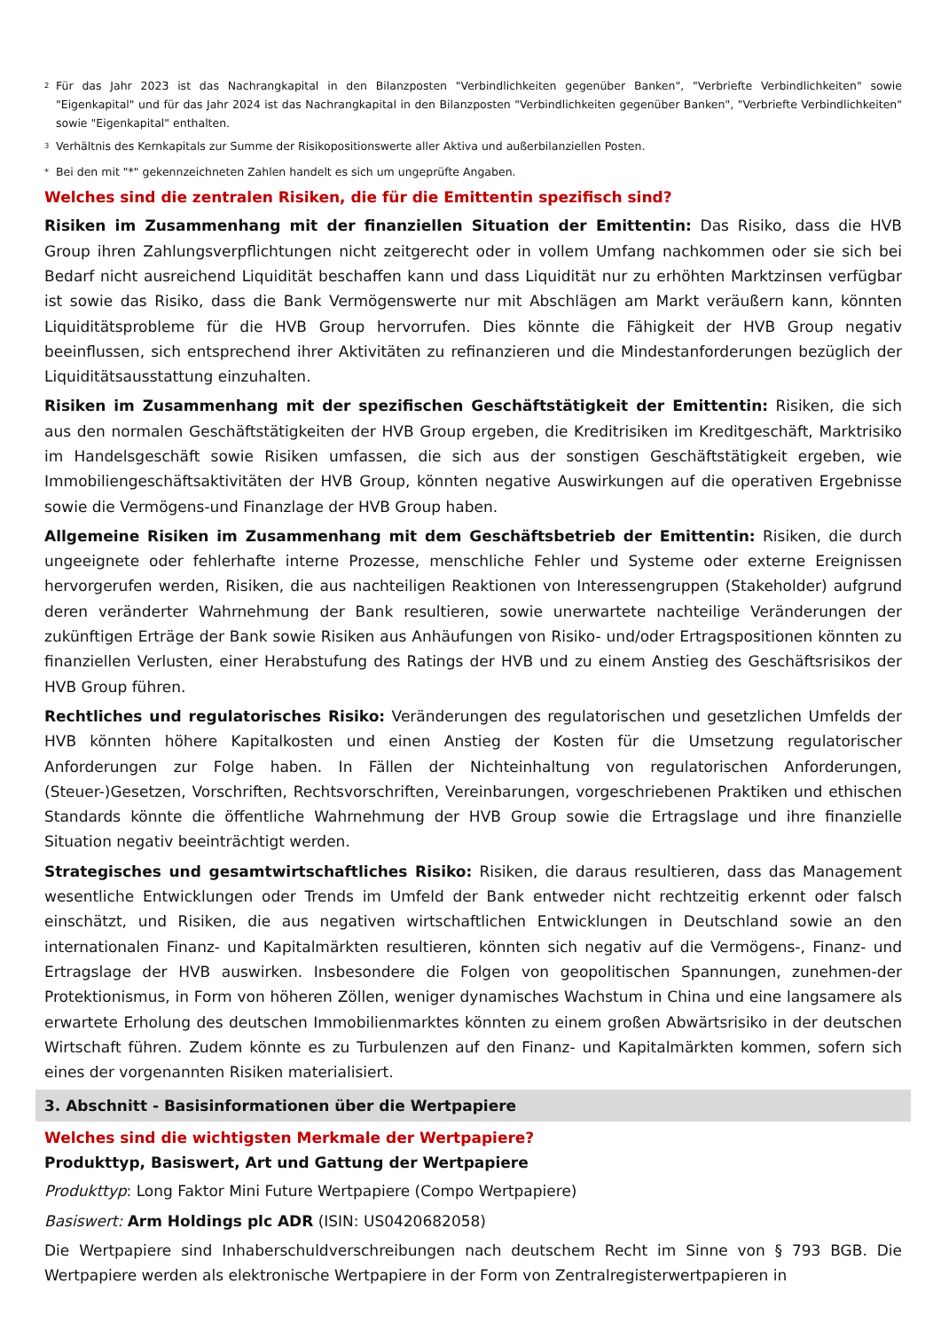<sup>2</sup> Für das Jahr 2023 ist das Nachrangkapital in den Bilanzposten "Verbindlichkeiten gegenüber Banken", "Verbriefte Verbindlichkeiten" sowie "Eigenkapital" und für das Jahr 2024 ist das Nachrangkapital in den Bilanzposten "Verbindlichkeiten gegenüber Banken", "Verbriefte Verbindlichkeiten" sowie "Eigenkapital" enthalten.
<sup>3</sup> Verhältnis des Kernkapitals zur Summe der Risikopositionswerte aller Aktiva und außerbilanziellen Posten.
* Bei den mit "*" gekennzeichneten Zahlen handelt es sich um ungeprüfte Angaben.
Welches sind die zentralen Risiken, die für die Emittentin spezifisch sind?
Risiken im Zusammenhang mit der finanziellen Situation der Emittentin: Das Risiko, dass die HVB Group ihren Zahlungsverpflichtungen nicht zeitgerecht oder in vollem Umfang nachkommen oder sie sich bei Bedarf nicht ausreichend Liquidität beschaffen kann und dass Liquidität nur zu erhöhten Marktzinsen verfügbar ist sowie das Risiko, dass die Bank Vermögenswerte nur mit Abschlägen am Markt veräußern kann, könnten Liquiditätsprobleme für die HVB Group hervorrufen. Dies könnte die Fähigkeit der HVB Group negativ beeinflussen, sich entsprechend ihrer Aktivitäten zu refinanzieren und die Mindestanforderungen bezüglich der Liquiditätsausstattung einzuhalten.
Risiken im Zusammenhang mit der spezifischen Geschäftstätigkeit der Emittentin: Risiken, die sich aus den normalen Geschäftstätigkeiten der HVB Group ergeben, die Kreditrisiken im Kreditgeschäft, Marktrisiko im Handelsgeschäft sowie Risiken umfassen, die sich aus der sonstigen Geschäftstätigkeit ergeben, wie Immobiliengeschäftsaktivitäten der HVB Group, könnten negative Auswirkungen auf die operativen Ergebnisse sowie die Vermögens-und Finanzlage der HVB Group haben.
Allgemeine Risiken im Zusammenhang mit dem Geschäftsbetrieb der Emittentin: Risiken, die durch ungeeignete oder fehlerhafte interne Prozesse, menschliche Fehler und Systeme oder externe Ereignissen hervorgerufen werden, Risiken, die aus nachteiligen Reaktionen von Interessengruppen (Stakeholder) aufgrund deren veränderter Wahrnehmung der Bank resultieren, sowie unerwartete nachteilige Veränderungen der zukünftigen Erträge der Bank sowie Risiken aus Anhäufungen von Risiko- und/oder Ertragspositionen könnten zu finanziellen Verlusten, einer Herabstufung des Ratings der HVB und zu einem Anstieg des Geschäftsrisikos der HVB Group führen.
Rechtliches und regulatorisches Risiko: Veränderungen des regulatorischen und gesetzlichen Umfelds der HVB könnten höhere Kapitalkosten und einen Anstieg der Kosten für die Umsetzung regulatorischer Anforderungen zur Folge haben. In Fällen der Nichteinhaltung von regulatorischen Anforderungen, (Steuer-)Gesetzen, Vorschriften, Rechtsvorschriften, Vereinbarungen, vorgeschriebenen Praktiken und ethischen Standards könnte die öffentliche Wahrnehmung der HVB Group sowie die Ertragslage und ihre finanzielle Situation negativ beeinträchtigt werden.
Strategisches und gesamtwirtschaftliches Risiko: Risiken, die daraus resultieren, dass das Management wesentliche Entwicklungen oder Trends im Umfeld der Bank entweder nicht rechtzeitig erkennt oder falsch einschätzt, und Risiken, die aus negativen wirtschaftlichen Entwicklungen in Deutschland sowie an den internationalen Finanz- und Kapitalmärkten resultieren, könnten sich negativ auf die Vermögens-, Finanz- und Ertragslage der HVB auswirken. Insbesondere die Folgen von geopolitischen Spannungen, zunehmen-der Protektionismus, in Form von höheren Zöllen, weniger dynamisches Wachstum in China und eine langsamere als erwartete Erholung des deutschen Immobilienmarktes könnten zu einem großen Abwärtsrisiko in der deutschen Wirtschaft führen. Zudem könnte es zu Turbulenzen auf den Finanz- und Kapitalmärkten kommen, sofern sich eines der vorgenannten Risiken materialisiert.
3. Abschnitt - Basisinformationen über die Wertpapiere
Welches sind die wichtigsten Merkmale der Wertpapiere?
Produkttyp, Basiswert, Art und Gattung der Wertpapiere
Produkttyp: Long Faktor Mini Future Wertpapiere (Compo Wertpapiere)
Basiswert: Arm Holdings plc ADR (ISIN: US0420682058)
Die Wertpapiere sind Inhaberschuldverschreibungen nach deutschem Recht im Sinne von § 793 BGB. Die Wertpapiere werden als elektronische Wertpapiere in der Form von Zentralregisterwertpapieren in